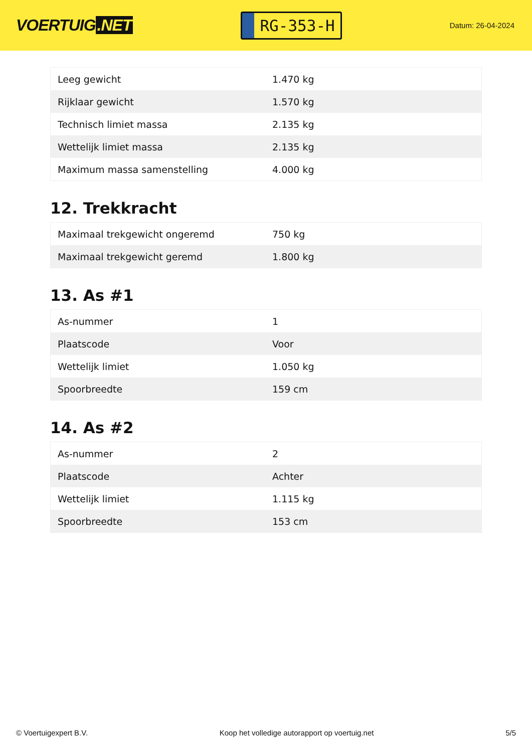VOERTUIG.NET
RG-353-H
Datum: 26-04-2024
| Leeg gewicht | 1.470 kg |
| Rijklaar gewicht | 1.570 kg |
| Technisch limiet massa | 2.135 kg |
| Wettelijk limiet massa | 2.135 kg |
| Maximum massa samenstelling | 4.000 kg |
12. Trekkracht
| Maximaal trekgewicht ongeremd | 750 kg |
| Maximaal trekgewicht geremd | 1.800 kg |
13. As #1
| As-nummer | 1 |
| Plaatscode | Voor |
| Wettelijk limiet | 1.050 kg |
| Spoorbreedte | 159 cm |
14. As #2
| As-nummer | 2 |
| Plaatscode | Achter |
| Wettelijk limiet | 1.115 kg |
| Spoorbreedte | 153 cm |
© Voertuigexpert B.V. Koop het volledige autorapport op voertuig.net 5/5